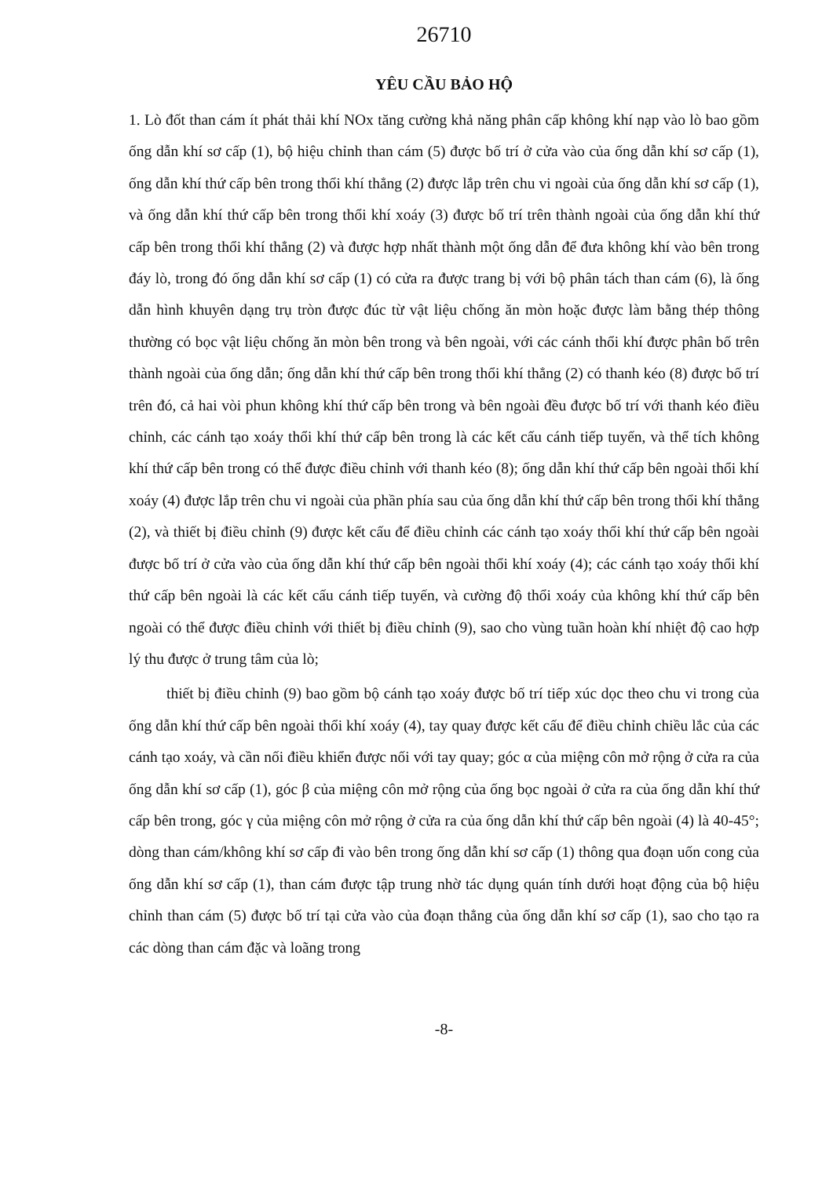26710
YÊU CẦU BẢO HỘ
1. Lò đốt than cám ít phát thải khí NOx tăng cường khả năng phân cấp không khí nạp vào lò bao gồm ống dẫn khí sơ cấp (1), bộ hiệu chỉnh than cám (5) được bố trí ở cửa vào của ống dẫn khí sơ cấp (1), ống dẫn khí thứ cấp bên trong thổi khí thẳng (2) được lắp trên chu vi ngoài của ống dẫn khí sơ cấp (1), và ống dẫn khí thứ cấp bên trong thổi khí xoáy (3) được bố trí trên thành ngoài của ống dẫn khí thứ cấp bên trong thổi khí thẳng (2) và được hợp nhất thành một ống dẫn để đưa không khí vào bên trong đáy lò, trong đó ống dẫn khí sơ cấp (1) có cửa ra được trang bị với bộ phân tách than cám (6), là ống dẫn hình khuyên dạng trụ tròn được đúc từ vật liệu chống ăn mòn hoặc được làm bằng thép thông thường có bọc vật liệu chống ăn mòn bên trong và bên ngoài, với các cánh thổi khí được phân bố trên thành ngoài của ống dẫn; ống dẫn khí thứ cấp bên trong thổi khí thẳng (2) có thanh kéo (8) được bố trí trên đó, cả hai vòi phun không khí thứ cấp bên trong và bên ngoài đều được bố trí với thanh kéo điều chỉnh, các cánh tạo xoáy thổi khí thứ cấp bên trong là các kết cấu cánh tiếp tuyến, và thể tích không khí thứ cấp bên trong có thể được điều chỉnh với thanh kéo (8); ống dẫn khí thứ cấp bên ngoài thổi khí xoáy (4) được lắp trên chu vi ngoài của phần phía sau của ống dẫn khí thứ cấp bên trong thổi khí thẳng (2), và thiết bị điều chỉnh (9) được kết cấu để điều chỉnh các cánh tạo xoáy thổi khí thứ cấp bên ngoài được bố trí ở cửa vào của ống dẫn khí thứ cấp bên ngoài thổi khí xoáy (4); các cánh tạo xoáy thổi khí thứ cấp bên ngoài là các kết cấu cánh tiếp tuyến, và cường độ thổi xoáy của không khí thứ cấp bên ngoài có thể được điều chỉnh với thiết bị điều chỉnh (9), sao cho vùng tuần hoàn khí nhiệt độ cao hợp lý thu được ở trung tâm của lò;
thiết bị điều chỉnh (9) bao gồm bộ cánh tạo xoáy được bố trí tiếp xúc dọc theo chu vi trong của ống dẫn khí thứ cấp bên ngoài thổi khí xoáy (4), tay quay được kết cấu để điều chỉnh chiều lắc của các cánh tạo xoáy, và cần nối điều khiển được nối với tay quay; góc α của miệng côn mở rộng ở cửa ra của ống dẫn khí sơ cấp (1), góc β của miệng côn mở rộng của ống bọc ngoài ở cửa ra của ống dẫn khí thứ cấp bên trong, góc γ của miệng côn mở rộng ở cửa ra của ống dẫn khí thứ cấp bên ngoài (4) là 40-45°; dòng than cám/không khí sơ cấp đi vào bên trong ống dẫn khí sơ cấp (1) thông qua đoạn uốn cong của ống dẫn khí sơ cấp (1), than cám được tập trung nhờ tác dụng quán tính dưới hoạt động của bộ hiệu chỉnh than cám (5) được bố trí tại cửa vào của đoạn thẳng của ống dẫn khí sơ cấp (1), sao cho tạo ra các dòng than cám đặc và loãng trong
-8-